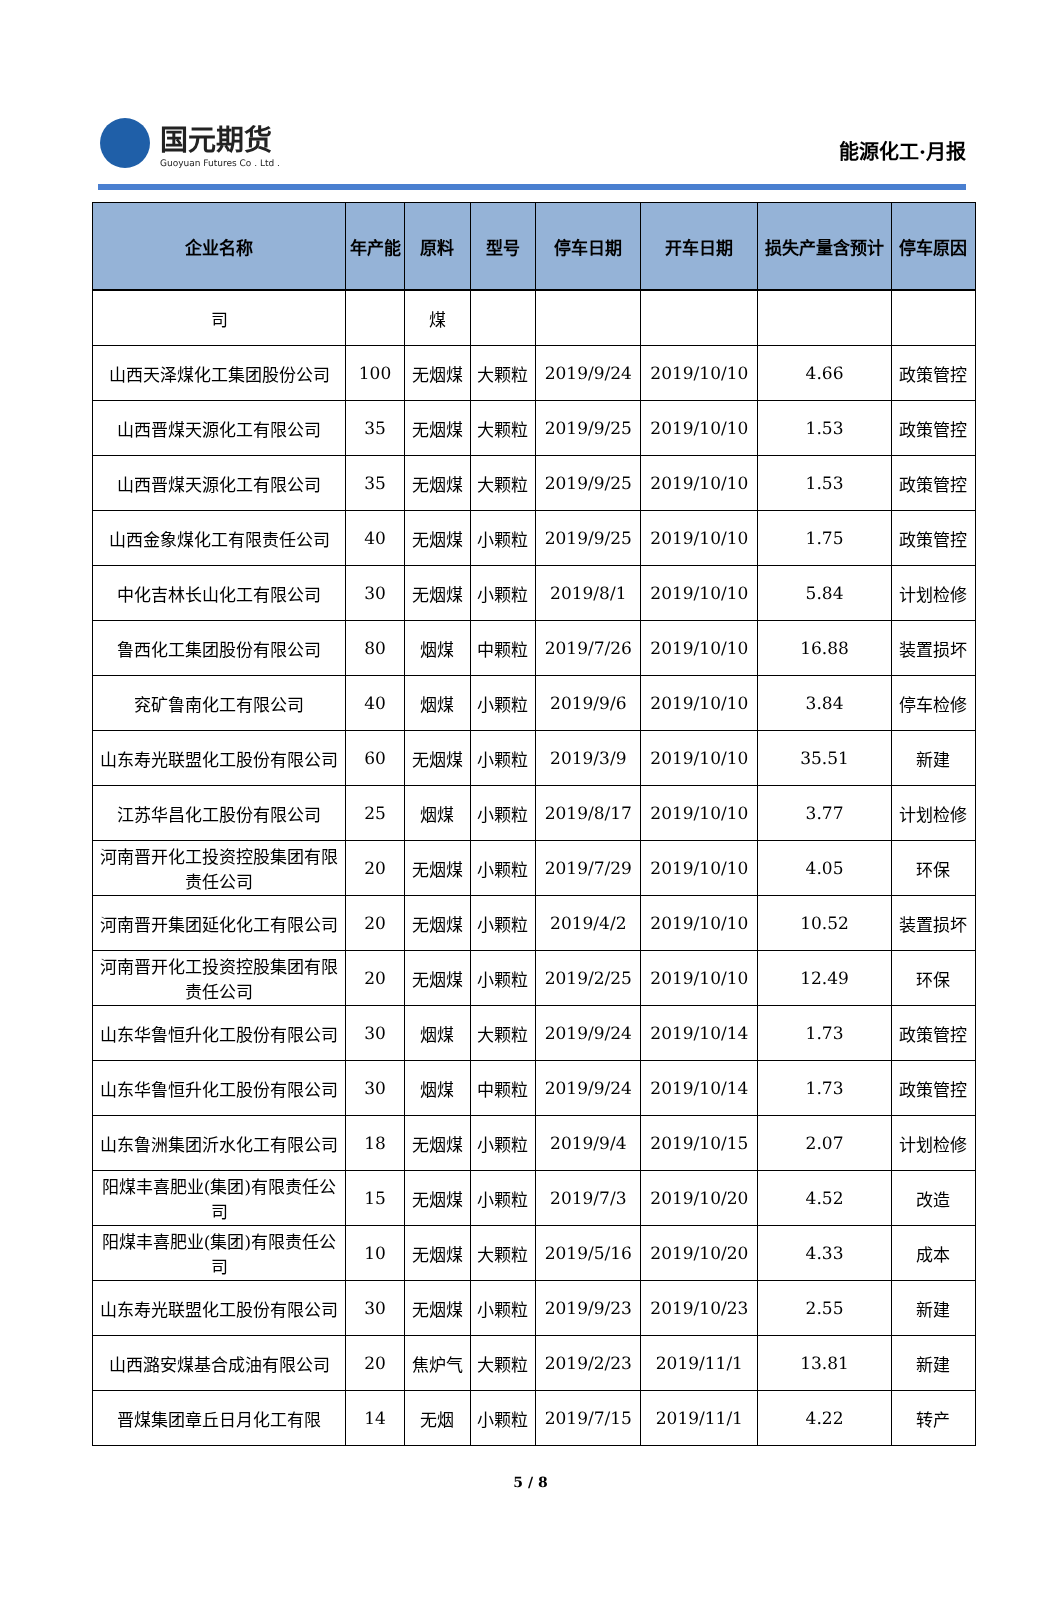国元期货
Guoyuan Futures Co . Ltd .
能源化工·月报
| 企业名称 | 年产能 | 原料 | 型号 | 停车日期 | 开车日期 | 损失产量含预计 | 停车原因 |
| --- | --- | --- | --- | --- | --- | --- | --- |
| 司 | | 煤 | | | | | |
| 山西天泽煤化工集团股份公司 | 100 | 无烟煤 | 大颗粒 | 2019/9/24 | 2019/10/10 | 4.66 | 政策管控 |
| 山西晋煤天源化工有限公司 | 35 | 无烟煤 | 大颗粒 | 2019/9/25 | 2019/10/10 | 1.53 | 政策管控 |
| 山西晋煤天源化工有限公司 | 35 | 无烟煤 | 大颗粒 | 2019/9/25 | 2019/10/10 | 1.53 | 政策管控 |
| 山西金象煤化工有限责任公司 | 40 | 无烟煤 | 小颗粒 | 2019/9/25 | 2019/10/10 | 1.75 | 政策管控 |
| 中化吉林长山化工有限公司 | 30 | 无烟煤 | 小颗粒 | 2019/8/1 | 2019/10/10 | 5.84 | 计划检修 |
| 鲁西化工集团股份有限公司 | 80 | 烟煤 | 中颗粒 | 2019/7/26 | 2019/10/10 | 16.88 | 装置损坏 |
| 兖矿鲁南化工有限公司 | 40 | 烟煤 | 小颗粒 | 2019/9/6 | 2019/10/10 | 3.84 | 停车检修 |
| 山东寿光联盟化工股份有限公司 | 60 | 无烟煤 | 小颗粒 | 2019/3/9 | 2019/10/10 | 35.51 | 新建 |
| 江苏华昌化工股份有限公司 | 25 | 烟煤 | 小颗粒 | 2019/8/17 | 2019/10/10 | 3.77 | 计划检修 |
| 河南晋开化工投资控股集团有限责任公司 | 20 | 无烟煤 | 小颗粒 | 2019/7/29 | 2019/10/10 | 4.05 | 环保 |
| 河南晋开集团延化化工有限公司 | 20 | 无烟煤 | 小颗粒 | 2019/4/2 | 2019/10/10 | 10.52 | 装置损坏 |
| 河南晋开化工投资控股集团有限责任公司 | 20 | 无烟煤 | 小颗粒 | 2019/2/25 | 2019/10/10 | 12.49 | 环保 |
| 山东华鲁恒升化工股份有限公司 | 30 | 烟煤 | 大颗粒 | 2019/9/24 | 2019/10/14 | 1.73 | 政策管控 |
| 山东华鲁恒升化工股份有限公司 | 30 | 烟煤 | 中颗粒 | 2019/9/24 | 2019/10/14 | 1.73 | 政策管控 |
| 山东鲁洲集团沂水化工有限公司 | 18 | 无烟煤 | 小颗粒 | 2019/9/4 | 2019/10/15 | 2.07 | 计划检修 |
| 阳煤丰喜肥业(集团)有限责任公司 | 15 | 无烟煤 | 小颗粒 | 2019/7/3 | 2019/10/20 | 4.52 | 改造 |
| 阳煤丰喜肥业(集团)有限责任公司 | 10 | 无烟煤 | 大颗粒 | 2019/5/16 | 2019/10/20 | 4.33 | 成本 |
| 山东寿光联盟化工股份有限公司 | 30 | 无烟煤 | 小颗粒 | 2019/9/23 | 2019/10/23 | 2.55 | 新建 |
| 山西潞安煤基合成油有限公司 | 20 | 焦炉气 | 大颗粒 | 2019/2/23 | 2019/11/1 | 13.81 | 新建 |
| 晋煤集团章丘日月化工有限 | 14 | 无烟 | 小颗粒 | 2019/7/15 | 2019/11/1 | 4.22 | 转产 |
5 / 8